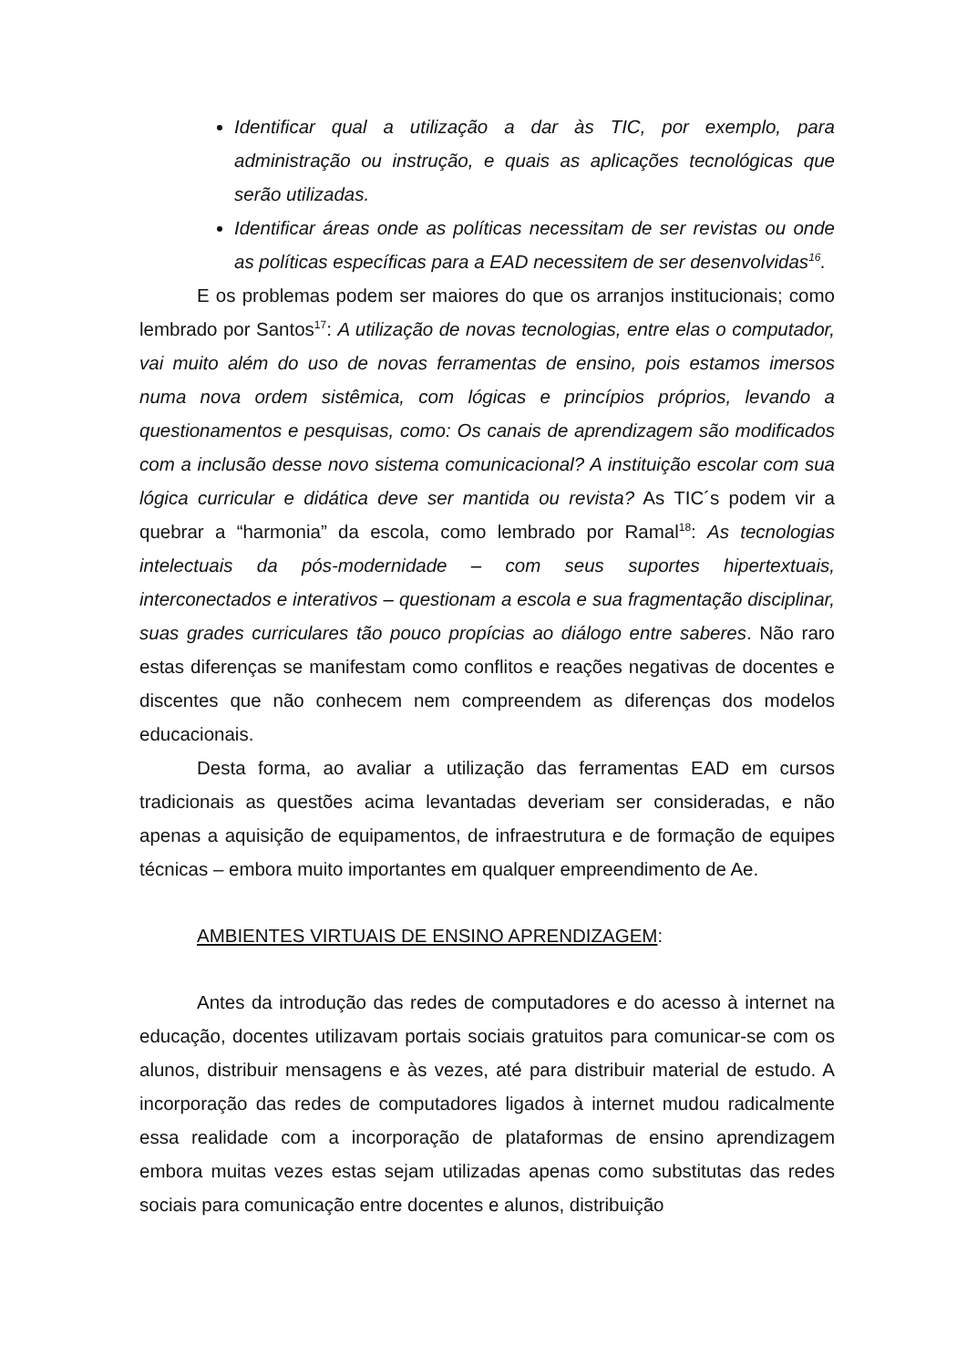Identificar qual a utilização a dar às TIC, por exemplo, para administração ou instrução, e quais as aplicações tecnológicas que serão utilizadas.
Identificar áreas onde as políticas necessitam de ser revistas ou onde as políticas específicas para a EAD necessitem de ser desenvolvidas<sup>16</sup>.
E os problemas podem ser maiores do que os arranjos institucionais; como lembrado por Santos<sup>17</sup>: A utilização de novas tecnologias, entre elas o computador, vai muito além do uso de novas ferramentas de ensino, pois estamos imersos numa nova ordem sistêmica, com lógicas e princípios próprios, levando a questionamentos e pesquisas, como: Os canais de aprendizagem são modificados com a inclusão desse novo sistema comunicacional? A instituição escolar com sua lógica curricular e didática deve ser mantida ou revista? As TIC´s podem vir a quebrar a “harmonia” da escola, como lembrado por Ramal<sup>18</sup>: As tecnologias intelectuais da pós-modernidade – com seus suportes hipertextuais, interconectados e interativos – questionam a escola e sua fragmentação disciplinar, suas grades curriculares tão pouco propícias ao diálogo entre saberes. Não raro estas diferenças se manifestam como conflitos e reações negativas de docentes e discentes que não conhecem nem compreendem as diferenças dos modelos educacionais.
Desta forma, ao avaliar a utilização das ferramentas EAD em cursos tradicionais as questões acima levantadas deveriam ser consideradas, e não apenas a aquisição de equipamentos, de infraestrutura e de formação de equipes técnicas – embora muito importantes em qualquer empreendimento de Ae.
AMBIENTES VIRTUAIS DE ENSINO APRENDIZAGEM:
Antes da introdução das redes de computadores e do acesso à internet na educação, docentes utilizavam portais sociais gratuitos para comunicar-se com os alunos, distribuir mensagens e às vezes, até para distribuir material de estudo. A incorporação das redes de computadores ligados à internet mudou radicalmente essa realidade com a incorporação de plataformas de ensino aprendizagem embora muitas vezes estas sejam utilizadas apenas como substitutas das redes sociais para comunicação entre docentes e alunos, distribuição